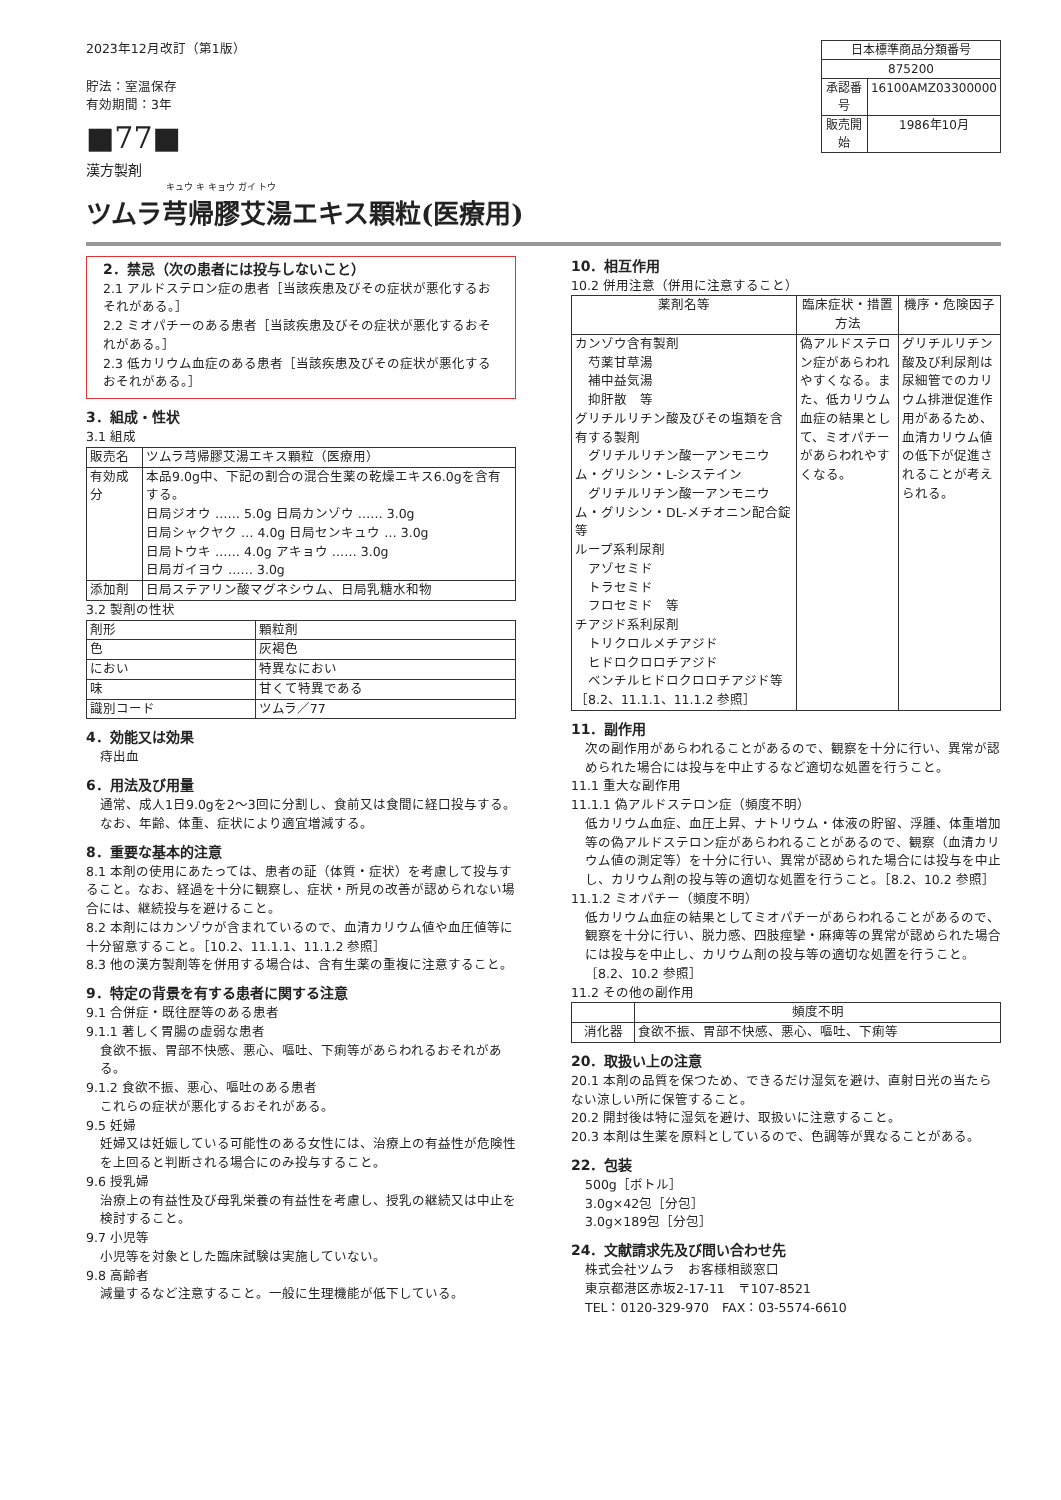2023年12月改訂（第1版）
貯法：室温保存
有効期間：3年
■77■
漢方製剤
キュウ キ キョウ ガイ トウ
ツムラ芎帰膠艾湯エキス顆粒(医療用)
| 日本標準商品分類番号 | |
| 875200 | |
| 承認番号 | 16100AMZ03300000 |
| 販売開始 | 1986年10月 |
2．禁忌（次の患者には投与しないこと）
2.1 アルドステロン症の患者［当該疾患及びその症状が悪化するおそれがある。］
2.2 ミオパチーのある患者［当該疾患及びその症状が悪化するおそれがある。］
2.3 低カリウム血症のある患者［当該疾患及びその症状が悪化するおそれがある。］
3．組成・性状
3.1 組成
| 販売名 | ツムラ芎帰膠艾湯エキス顆粒（医療用） |
| 有効成分 | 本品9.0g中、下記の割合の混合生薬の乾燥エキス6.0gを含有する。 日局ジオウ …… 5.0g 日局カンゾウ …… 3.0g 日局シャクヤク … 4.0g 日局センキュウ … 3.0g 日局トウキ …… 4.0g アキョウ …… 3.0g 日局ガイヨウ …… 3.0g |
| 添加剤 | 日局ステアリン酸マグネシウム、日局乳糖水和物 |
3.2 製剤の性状
| 剤形 | 顆粒剤 |
| 色 | 灰褐色 |
| におい | 特異なにおい |
| 味 | 甘くて特異である |
| 識別コード | ツムラ／77 |
4．効能又は効果
痔出血
6．用法及び用量
通常、成人1日9.0gを2～3回に分割し、食前又は食間に経口投与する。なお、年齢、体重、症状により適宜増減する。
8．重要な基本的注意
8.1 本剤の使用にあたっては、患者の証（体質・症状）を考慮して投与すること。なお、経過を十分に観察し、症状・所見の改善が認められない場合には、継続投与を避けること。
8.2 本剤にはカンゾウが含まれているので、血清カリウム値や血圧値等に十分留意すること。［10.2、11.1.1、11.1.2 参照］
8.3 他の漢方製剤等を併用する場合は、含有生薬の重複に注意すること。
9．特定の背景を有する患者に関する注意
9.1 合併症・既往歴等のある患者
9.1.1 著しく胃腸の虚弱な患者
食欲不振、胃部不快感、悪心、嘔吐、下痢等があらわれるおそれがある。
9.1.2 食欲不振、悪心、嘔吐のある患者
これらの症状が悪化するおそれがある。
9.5 妊婦
妊婦又は妊娠している可能性のある女性には、治療上の有益性が危険性を上回ると判断される場合にのみ投与すること。
9.6 授乳婦
治療上の有益性及び母乳栄養の有益性を考慮し、授乳の継続又は中止を検討すること。
9.7 小児等
小児等を対象とした臨床試験は実施していない。
9.8 高齢者
減量するなど注意すること。一般に生理機能が低下している。
10．相互作用
10.2 併用注意（併用に注意すること）
| 薬剤名等 | 臨床症状・措置方法 | 機序・危険因子 |
| --- | --- | --- |
| カンゾウ含有製剤 芍薬甘草湯 補中益気湯 抑肝散 等 グリチルリチン酸及びその塩類を含有する製剤 グリチルリチン酸一アンモニウム・グリシン・L-システイン グリチルリチン酸一アンモニウム・グリシン・DL-メチオニン配合錠 等 ループ系利尿剤 アゾセミド トラセミド フロセミド 等 チアジド系利尿剤 トリクロルメチアジド ヒドロクロロチアジド ベンチルヒドロクロロチアジド等 ［8.2、11.1.1、11.1.2 参照］ | 偽アルドステロン症があらわれやすくなる。また、低カリウム血症の結果として、ミオパチーがあらわれやすくなる。 | グリチルリチン酸及び利尿剤は尿細管でのカリウム排泄促進作用があるため、血清カリウム値の低下が促進されることが考えられる。 |
11．副作用
次の副作用があらわれることがあるので、観察を十分に行い、異常が認められた場合には投与を中止するなど適切な処置を行うこと。
11.1 重大な副作用
11.1.1 偽アルドステロン症（頻度不明）
低カリウム血症、血圧上昇、ナトリウム・体液の貯留、浮腫、体重増加等の偽アルドステロン症があらわれることがあるので、観察（血清カリウム値の測定等）を十分に行い、異常が認められた場合には投与を中止し、カリウム剤の投与等の適切な処置を行うこと。［8.2、10.2 参照］
11.1.2 ミオパチー（頻度不明）
低カリウム血症の結果としてミオパチーがあらわれることがあるので、観察を十分に行い、脱力感、四肢痙攣・麻痺等の異常が認められた場合には投与を中止し、カリウム剤の投与等の適切な処置を行うこと。［8.2、10.2 参照］
11.2 その他の副作用
| | 頻度不明 |
| --- | --- |
| 消化器 | 食欲不振、胃部不快感、悪心、嘔吐、下痢等 |
20．取扱い上の注意
20.1 本剤の品質を保つため、できるだけ湿気を避け、直射日光の当たらない涼しい所に保管すること。
20.2 開封後は特に湿気を避け、取扱いに注意すること。
20.3 本剤は生薬を原料としているので、色調等が異なることがある。
22．包装
500g［ボトル］
3.0g×42包［分包］
3.0g×189包［分包］
24．文献請求先及び問い合わせ先
株式会社ツムラ　お客様相談窓口
東京都港区赤坂2-17-11　〒107-8521
TEL：0120-329-970　FAX：03-5574-6610